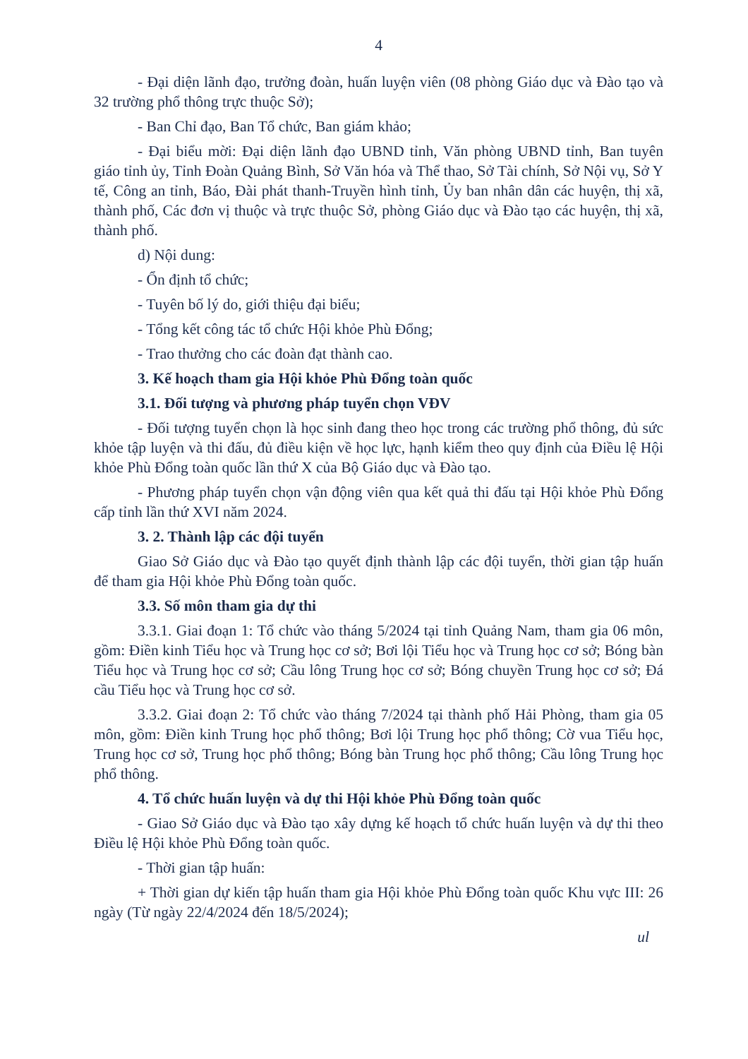4
- Đại diện lãnh đạo, trưởng đoàn, huấn luyện viên (08 phòng Giáo dục và Đào tạo và 32 trường phổ thông trực thuộc Sở);
- Ban Chỉ đạo, Ban Tổ chức, Ban giám khảo;
- Đại biểu mời: Đại diện lãnh đạo UBND tỉnh, Văn phòng UBND tỉnh, Ban tuyên giáo tỉnh ủy, Tỉnh Đoàn Quảng Bình, Sở Văn hóa và Thể thao, Sở Tài chính, Sở Nội vụ, Sở Y tế, Công an tỉnh, Báo, Đài phát thanh-Truyền hình tỉnh, Ủy ban nhân dân các huyện, thị xã, thành phố, Các đơn vị thuộc và trực thuộc Sở, phòng Giáo dục và Đào tạo các huyện, thị xã, thành phố.
d) Nội dung:
- Ổn định tổ chức;
- Tuyên bố lý do, giới thiệu đại biểu;
- Tổng kết công tác tổ chức Hội khỏe Phù Đổng;
- Trao thưởng cho các đoàn đạt thành cao.
3. Kế hoạch tham gia Hội khỏe Phù Đổng toàn quốc
3.1. Đối tượng và phương pháp tuyển chọn VĐV
- Đối tượng tuyển chọn là học sinh đang theo học trong các trường phổ thông, đủ sức khỏe tập luyện và thi đấu, đủ điều kiện về học lực, hạnh kiểm theo quy định của Điều lệ Hội khỏe Phù Đổng toàn quốc lần thứ X của Bộ Giáo dục và Đào tạo.
- Phương pháp tuyển chọn vận động viên qua kết quả thi đấu tại Hội khỏe Phù Đổng cấp tỉnh lần thứ XVI năm 2024.
3. 2. Thành lập các đội tuyển
Giao Sở Giáo dục và Đào tạo quyết định thành lập các đội tuyển, thời gian tập huấn để tham gia Hội khỏe Phù Đổng toàn quốc.
3.3. Số môn tham gia dự thi
3.3.1. Giai đoạn 1: Tổ chức vào tháng 5/2024 tại tỉnh Quảng Nam, tham gia 06 môn, gồm: Điền kinh Tiểu học và Trung học cơ sở; Bơi lội Tiểu học và Trung học cơ sở; Bóng bàn Tiểu học và Trung học cơ sở; Cầu lông Trung học cơ sở; Bóng chuyền Trung học cơ sở; Đá cầu Tiểu học và Trung học cơ sở.
3.3.2. Giai đoạn 2: Tổ chức vào tháng 7/2024 tại thành phố Hải Phòng, tham gia 05 môn, gồm: Điền kinh Trung học phổ thông; Bơi lội Trung học phổ thông; Cờ vua Tiểu học, Trung học cơ sở, Trung học phổ thông; Bóng bàn Trung học phổ thông; Cầu lông Trung học phổ thông.
4. Tổ chức huấn luyện và dự thi Hội khỏe Phù Đổng toàn quốc
- Giao Sở Giáo dục và Đào tạo xây dựng kế hoạch tổ chức huấn luyện và dự thi theo Điều lệ Hội khỏe Phù Đổng toàn quốc.
- Thời gian tập huấn:
+ Thời gian dự kiến tập huấn tham gia Hội khỏe Phù Đổng toàn quốc Khu vực III: 26 ngày (Từ ngày 22/4/2024 đến 18/5/2024);
ul